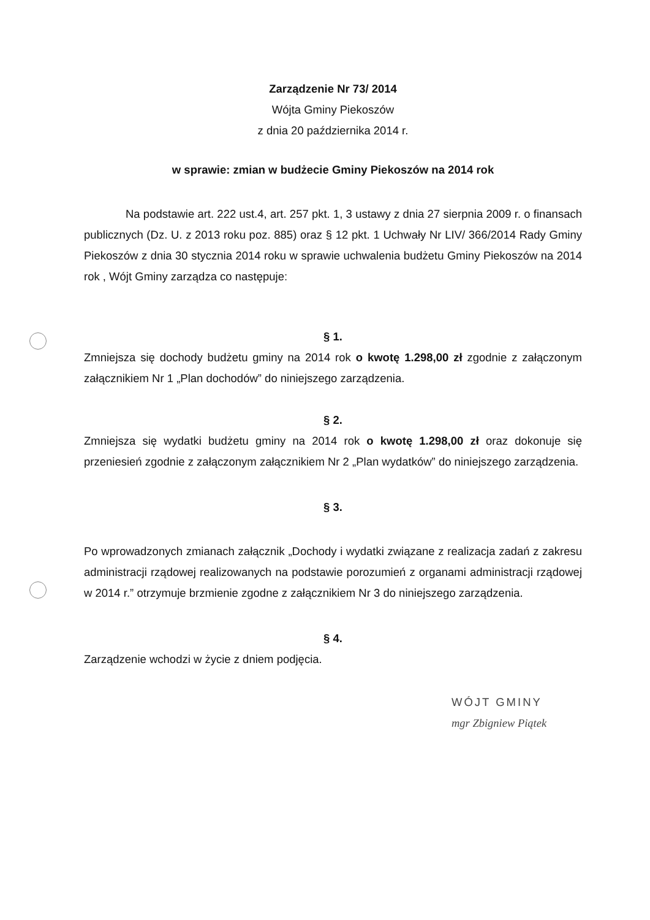Zarządzenie Nr 73/ 2014
Wójta Gminy Piekoszów
z dnia 20 października 2014 r.
w sprawie: zmian w budżecie Gminy Piekoszów na 2014 rok
Na podstawie art. 222 ust.4, art. 257 pkt. 1, 3 ustawy z dnia 27 sierpnia 2009 r. o finansach publicznych (Dz. U. z 2013 roku poz. 885) oraz § 12 pkt. 1 Uchwały Nr LIV/ 366/2014 Rady Gminy Piekoszów z dnia 30 stycznia 2014 roku w sprawie uchwalenia budżetu Gminy Piekoszów na 2014 rok , Wójt Gminy zarządza co następuje:
§ 1.
Zmniejsza się dochody budżetu gminy na 2014 rok o kwotę 1.298,00 zł zgodnie z załączonym załącznikiem Nr 1 „Plan dochodów” do niniejszego zarządzenia.
§ 2.
Zmniejsza się wydatki budżetu gminy na 2014 rok o kwotę 1.298,00 zł oraz dokonuje się przeniesień zgodnie z załączonym załącznikiem Nr 2 „Plan wydatków” do niniejszego zarządzenia.
§ 3.
Po wprowadzonych zmianach załącznik „Dochody i wydatki związane z realizacja zadań z zakresu administracji rządowej realizowanych na podstawie porozumień z organami administracji rządowej w 2014 r.” otrzymuje brzmienie zgodne z załącznikiem Nr 3 do niniejszego zarządzenia.
§ 4.
Zarządzenie wchodzi w życie z dniem podjęcia.
WÓJT GMINY
mgr Zbigniew Piątek